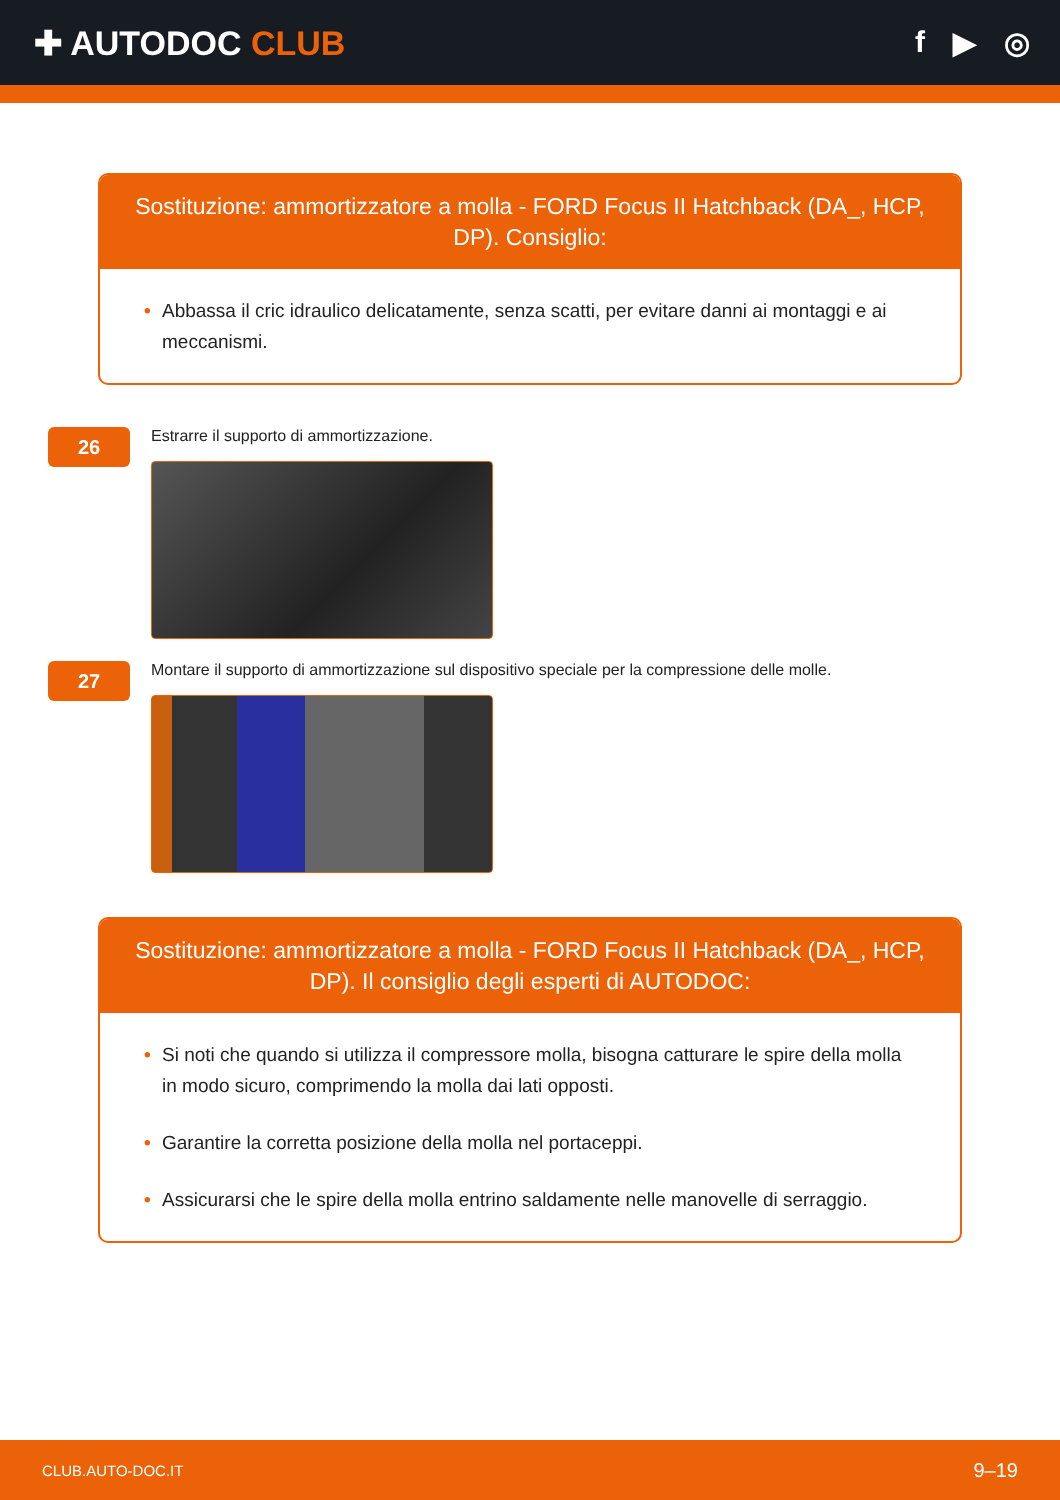✚ AUTODOC CLUB f ▶ ◎
Sostituzione: ammortizzatore a molla - FORD Focus II Hatchback (DA_, HCP, DP). Consiglio:
• Abbassa il cric idraulico delicatamente, senza scatti, per evitare danni ai montaggi e ai meccanismi.
26
Estrarre il supporto di ammortizzazione.
27
Montare il supporto di ammortizzazione sul dispositivo speciale per la compressione delle molle.
Sostituzione: ammortizzatore a molla - FORD Focus II Hatchback (DA_, HCP, DP). Il consiglio degli esperti di AUTODOC:
• Si noti che quando si utilizza il compressore molla, bisogna catturare le spire della molla in modo sicuro, comprimendo la molla dai lati opposti.
• Garantire la corretta posizione della molla nel portaceppi.
• Assicurarsi che le spire della molla entrino saldamente nelle manovelle di serraggio.
CLUB.AUTO-DOC.IT 9–19